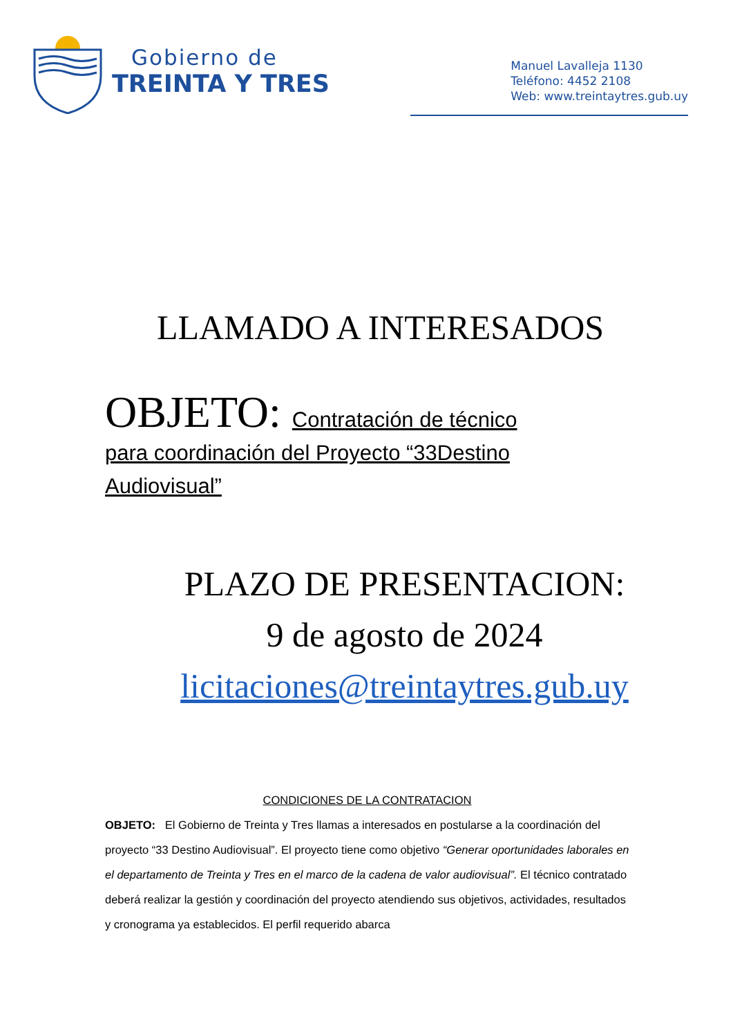Gobierno de
TREINTA Y TRES
Manuel Lavalleja 1130
Teléfono: 4452 2108
Web: www.treintaytres.gub.uy
LLAMADO A INTERESADOS
OBJETO: Contratación de técnico para coordinación del Proyecto “33Destino Audiovisual”
PLAZO DE PRESENTACION:
9 de agosto de 2024
licitaciones@treintaytres.gub.uy
CONDICIONES DE LA CONTRATACION
OBJETO: El Gobierno de Treinta y Tres llamas a interesados en postularse a la coordinación del proyecto “33 Destino Audiovisual”. El proyecto tiene como objetivo “Generar oportunidades laborales en el departamento de Treinta y Tres en el marco de la cadena de valor audiovisual”. El técnico contratado deberá realizar la gestión y coordinación del proyecto atendiendo sus objetivos, actividades, resultados y cronograma ya establecidos. El perfil requerido abarca